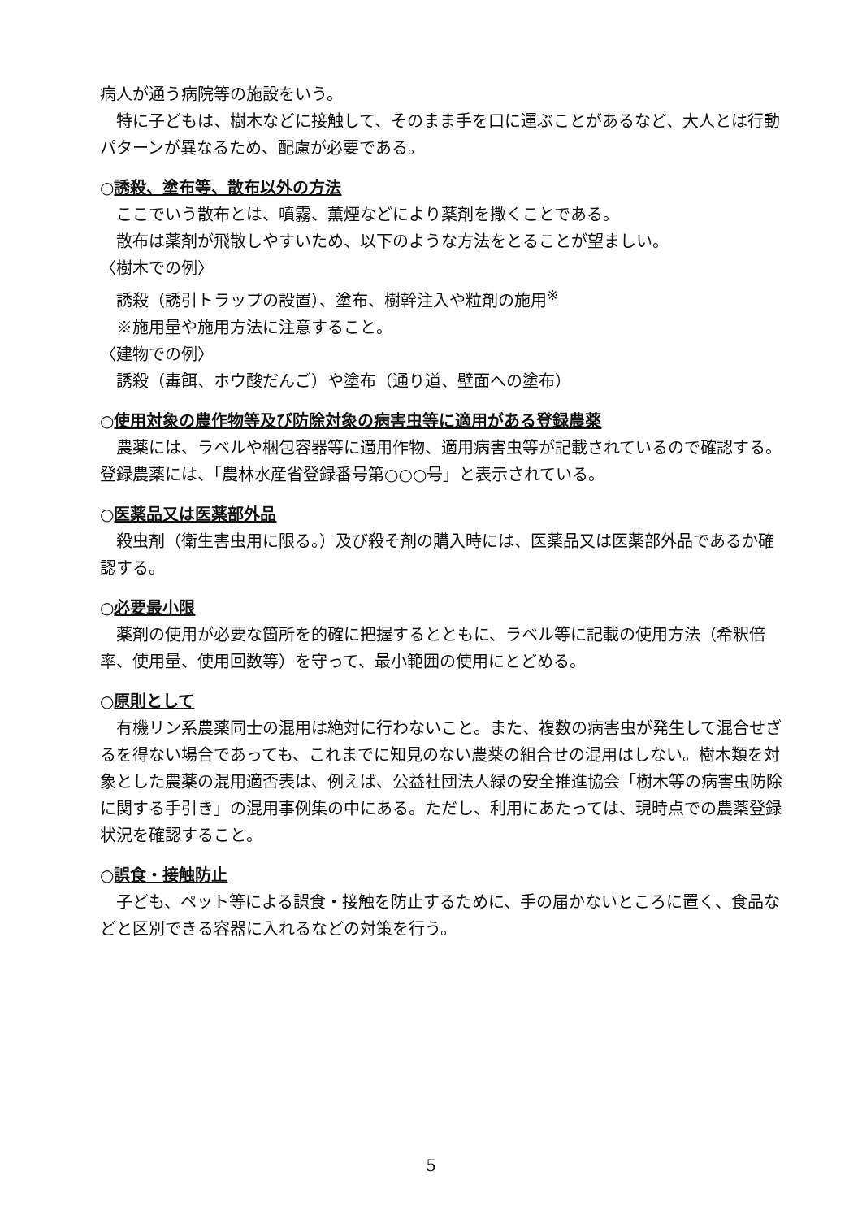病人が通う病院等の施設をいう。
特に子どもは、樹木などに接触して、そのまま手を口に運ぶことがあるなど、大人とは行動パターンが異なるため、配慮が必要である。
○誘殺、塗布等、散布以外の方法
ここでいう散布とは、噴霧、薫煙などにより薬剤を撒くことである。
散布は薬剤が飛散しやすいため、以下のような方法をとることが望ましい。
〈樹木での例〉
誘殺（誘引トラップの設置）、塗布、樹幹注入や粒剤の施用<sup>※</sup>
※施用量や施用方法に注意すること。
〈建物での例〉
誘殺（毒餌、ホウ酸だんご）や塗布（通り道、壁面への塗布）
○使用対象の農作物等及び防除対象の病害虫等に適用がある登録農薬
農薬には、ラベルや梱包容器等に適用作物、適用病害虫等が記載されているので確認する。登録農薬には、「農林水産省登録番号第○○○号」と表示されている。
○医薬品又は医薬部外品
殺虫剤（衛生害虫用に限る。）及び殺そ剤の購入時には、医薬品又は医薬部外品であるか確認する。
○必要最小限
薬剤の使用が必要な箇所を的確に把握するとともに、ラベル等に記載の使用方法（希釈倍率、使用量、使用回数等）を守って、最小範囲の使用にとどめる。
○原則として
有機リン系農薬同士の混用は絶対に行わないこと。また、複数の病害虫が発生して混合せざるを得ない場合であっても、これまでに知見のない農薬の組合せの混用はしない。樹木類を対象とした農薬の混用適否表は、例えば、公益社団法人緑の安全推進協会「樹木等の病害虫防除に関する手引き」の混用事例集の中にある。ただし、利用にあたっては、現時点での農薬登録状況を確認すること。
○誤食・接触防止
子ども、ペット等による誤食・接触を防止するために、手の届かないところに置く、食品などと区別できる容器に入れるなどの対策を行う。
5